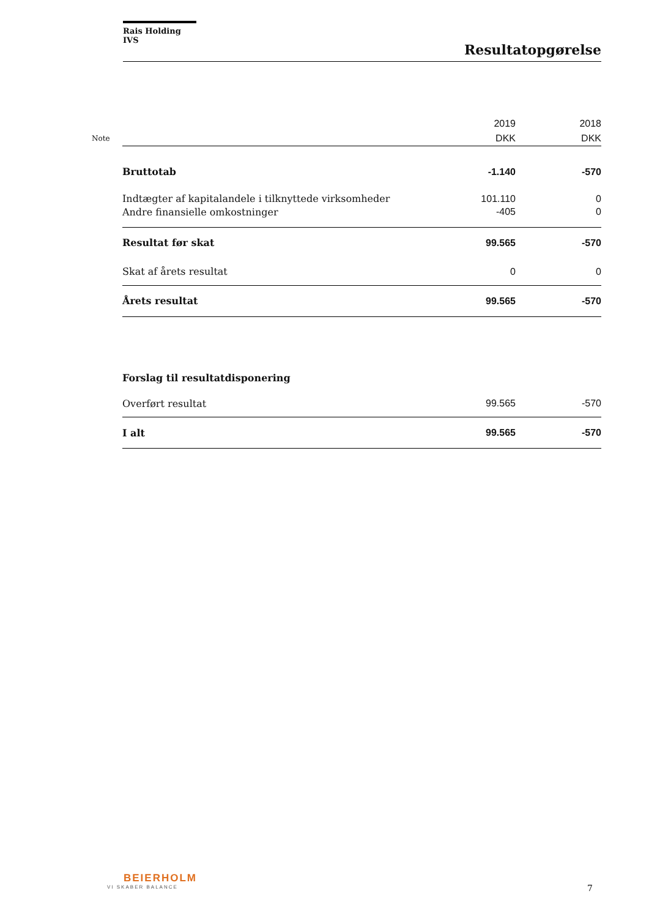Rais Holding IVS
Resultatopgørelse
| | | 2019 | 2018 |
| Note | | DKK | DKK |
| | Bruttotab | -1.140 | -570 |
| | Indtægter af kapitalandele i tilknyttede virksomheder | 101.110 | 0 |
| | Andre finansielle omkostninger | -405 | 0 |
| | Resultat før skat | 99.565 | -570 |
| | Skat af årets resultat | 0 | 0 |
| | Årets resultat | 99.565 | -570 |
| | Forslag til resultatdisponering | | |
| | Overført resultat | 99.565 | -570 |
| | I alt | 99.565 | -570 |
BEIERHOLM
VI SKABER BALANCE
7